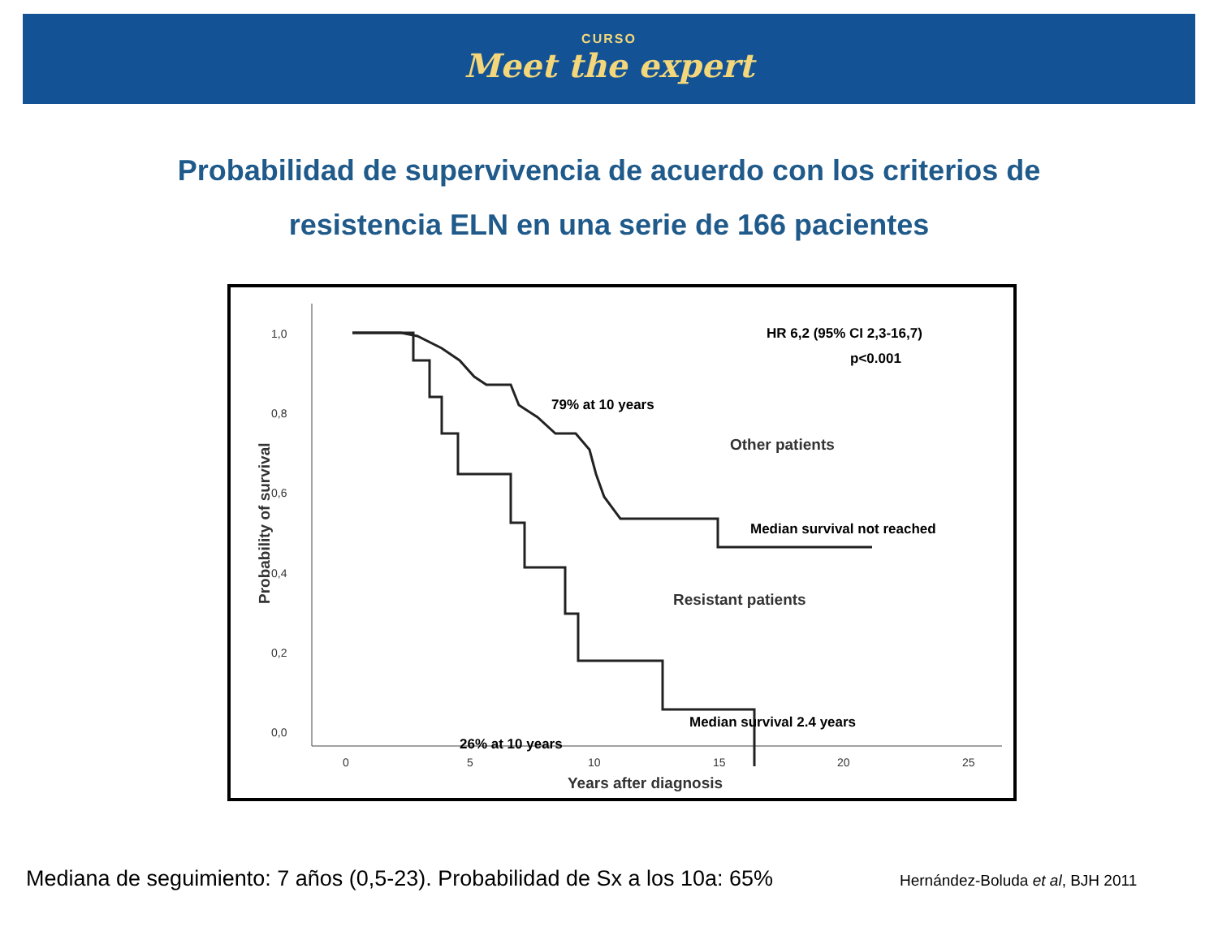CURSO
Meet the expert
Probabilidad de supervivencia de acuerdo con los criterios de
resistencia ELN en una serie de 166 pacientes
1,0
0,8
0,6
0,4
0,2
0,0
0
5
10
15
20
25
Years after diagnosis
Probability of survival
Other patients
Resistant patients
HR 6,2 (95% CI 2,3-16,7)
p<0.001
79% at 10 years
Median survival not reached
Median survival 2.4 years
26% at 10 years
Mediana de seguimiento: 7 años (0,5-23). Probabilidad de Sx a los 10a: 65%
Hernández-Boluda et al, BJH 2011